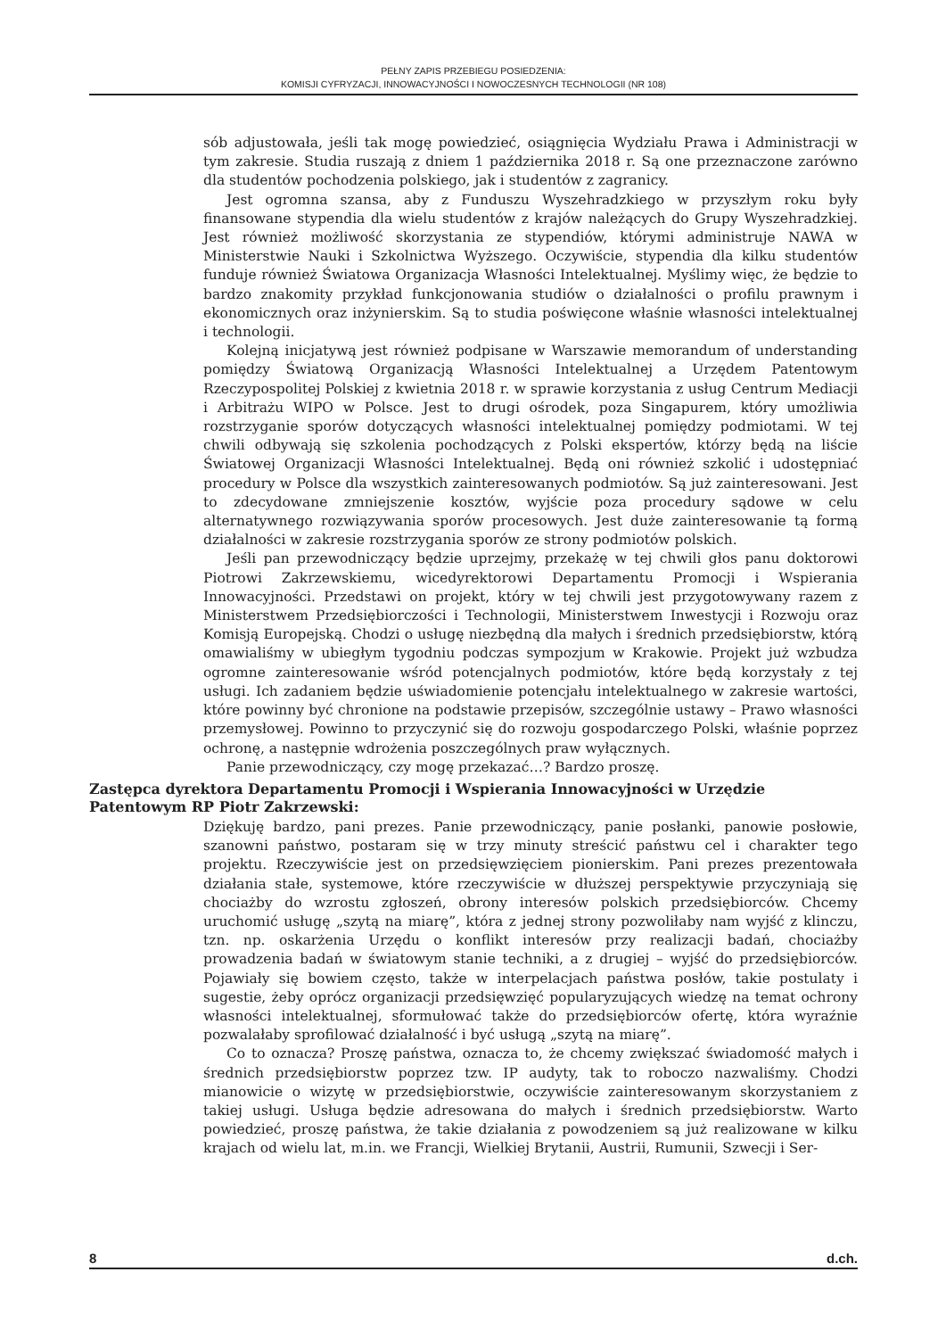PEŁNY ZAPIS PRZEBIEGU POSIEDZENIA:
KOMISJI CYFRYZACJI, INNOWACYJNOŚCI I NOWOCZESNYCH TECHNOLOGII (NR 108)
sób adjustowała, jeśli tak mogę powiedzieć, osiągnięcia Wydziału Prawa i Administracji w tym zakresie. Studia ruszają z dniem 1 października 2018 r. Są one przeznaczone zarówno dla studentów pochodzenia polskiego, jak i studentów z zagranicy.
Jest ogromna szansa, aby z Funduszu Wyszehradzkiego w przyszłym roku były finansowane stypendia dla wielu studentów z krajów należących do Grupy Wyszehradzkiej. Jest również możliwość skorzystania ze stypendiów, którymi administruje NAWA w Ministerstwie Nauki i Szkolnictwa Wyższego. Oczywiście, stypendia dla kilku studentów funduje również Światowa Organizacja Własności Intelektualnej. Myślimy więc, że będzie to bardzo znakomity przykład funkcjonowania studiów o działalności o profilu prawnym i ekonomicznych oraz inżynierskim. Są to studia poświęcone właśnie własności intelektualnej i technologii.
Kolejną inicjatywą jest również podpisane w Warszawie memorandum of understanding pomiędzy Światową Organizacją Własności Intelektualnej a Urzędem Patentowym Rzeczypospolitej Polskiej z kwietnia 2018 r. w sprawie korzystania z usług Centrum Mediacji i Arbitrażu WIPO w Polsce. Jest to drugi ośrodek, poza Singapurem, który umożliwia rozstrzyganie sporów dotyczących własności intelektualnej pomiędzy podmiotami. W tej chwili odbywają się szkolenia pochodzących z Polski ekspertów, którzy będą na liście Światowej Organizacji Własności Intelektualnej. Będą oni również szkolić i udostępniać procedury w Polsce dla wszystkich zainteresowanych podmiotów. Są już zainteresowani. Jest to zdecydowane zmniejszenie kosztów, wyjście poza procedury sądowe w celu alternatywnego rozwiązywania sporów procesowych. Jest duże zainteresowanie tą formą działalności w zakresie rozstrzygania sporów ze strony podmiotów polskich.
Jeśli pan przewodniczący będzie uprzejmy, przekażę w tej chwili głos panu doktorowi Piotrowi Zakrzewskiemu, wicedyrektorowi Departamentu Promocji i Wspierania Innowacyjności. Przedstawi on projekt, który w tej chwili jest przygotowywany razem z Ministerstwem Przedsiębiorczości i Technologii, Ministerstwem Inwestycji i Rozwoju oraz Komisją Europejską. Chodzi o usługę niezbędną dla małych i średnich przedsiębiorstw, którą omawialiśmy w ubiegłym tygodniu podczas sympozjum w Krakowie. Projekt już wzbudza ogromne zainteresowanie wśród potencjalnych podmiotów, które będą korzystały z tej usługi. Ich zadaniem będzie uświadomienie potencjału intelektualnego w zakresie wartości, które powinny być chronione na podstawie przepisów, szczególnie ustawy – Prawo własności przemysłowej. Powinno to przyczynić się do rozwoju gospodarczego Polski, właśnie poprzez ochronę, a następnie wdrożenia poszczególnych praw wyłącznych.
Panie przewodniczący, czy mogę przekazać…? Bardzo proszę.
Zastępca dyrektora Departamentu Promocji i Wspierania Innowacyjności w Urzędzie Patentowym RP Piotr Zakrzewski:
Dziękuję bardzo, pani prezes. Panie przewodniczący, panie posłanki, panowie posłowie, szanowni państwo, postaram się w trzy minuty streścić państwu cel i charakter tego projektu. Rzeczywiście jest on przedsięwzięciem pionierskim. Pani prezes prezentowała działania stałe, systemowe, które rzeczywiście w dłuższej perspektywie przyczyniają się chociażby do wzrostu zgłoszeń, obrony interesów polskich przedsiębiorców. Chcemy uruchomić usługę „szytą na miarę”, która z jednej strony pozwoliłaby nam wyjść z klinczu, tzn. np. oskarżenia Urzędu o konflikt interesów przy realizacji badań, chociażby prowadzenia badań w światowym stanie techniki, a z drugiej – wyjść do przedsiębiorców. Pojawiały się bowiem często, także w interpelacjach państwa posłów, takie postulaty i sugestie, żeby oprócz organizacji przedsięwzięć popularyzujących wiedzę na temat ochrony własności intelektualnej, sformułować także do przedsiębiorców ofertę, która wyraźnie pozwalałaby sprofilować działalność i być usługą „szytą na miarę”.
Co to oznacza? Proszę państwa, oznacza to, że chcemy zwiększać świadomość małych i średnich przedsiębiorstw poprzez tzw. IP audyty, tak to roboczo nazwaliśmy. Chodzi mianowicie o wizytę w przedsiębiorstwie, oczywiście zainteresowanym skorzystaniem z takiej usługi. Usługa będzie adresowana do małych i średnich przedsiębiorstw. Warto powiedzieć, proszę państwa, że takie działania z powodzeniem są już realizowane w kilku krajach od wielu lat, m.in. we Francji, Wielkiej Brytanii, Austrii, Rumunii, Szwecji i Ser-
8 d.ch.